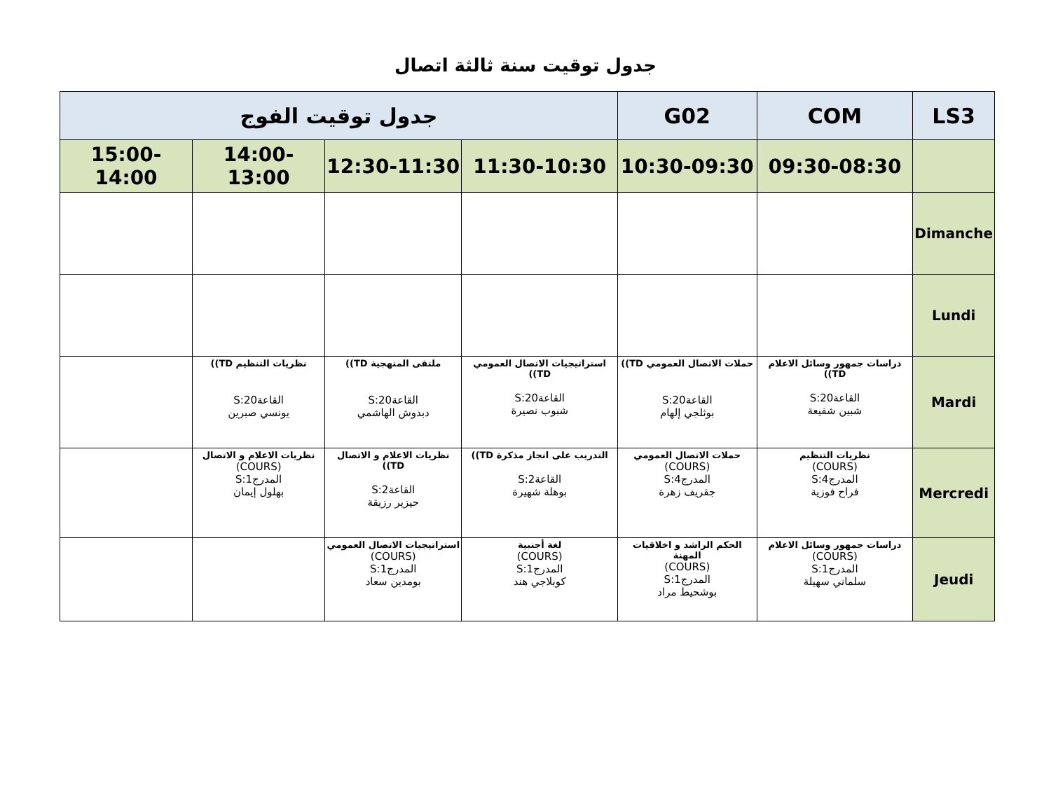جدول توقيت سنة ثالثة اتصال
| LS3 | COM | G02 | جدول توقيت الفوج | | | |
| --- | --- | --- | --- | --- | --- | --- |
| | 09:30-08:30 | 10:30-09:30 | 11:30-10:30 | 12:30-11:30 | 14:00-13:00 | 15:00-14:00 |
| Dimanche | | | | | | |
| Lundi | | | | | | |
| Mardi | دراسات جمهور وسائل الاعلام TD)) القاعة20:S شبين شفيعة | حملات الاتصال العمومي TD)) القاعة20:S بوثلجي إلهام | استراتيجيات الاتصال العمومي TD)) القاعة20:S شبوب نصيرة | ملتقى المنهجية TD)) القاعة20:S دبدوش الهاشمي | نظريات التنظيم TD)) القاعة20:S يونسي صبرين | |
| Mercredi | نظريات التنظيم (COURS) المدرج4:S فراح فوزية | حملات الاتصال العمومي (COURS) المدرج4:S جقريف زهرة | التدريب على انجاز مذكرة TD)) القاعة2:S بوهلة شهيرة | نظريات الاعلام و الاتصال TD)) القاعة2:S حيزير رزيقة | نظريات الاعلام و الاتصال (COURS) المدرج1:S بهلول إيمان | |
| Jeudi | دراسات جمهور وسائل الاعلام (COURS) المدرج1:S سلماني سهيلة | الحكم الراشد و اخلاقيات المهنة (COURS) المدرج1:S بوشحيط مراد | لغة أجنبية (COURS) المدرج1:S كوبلاجي هند | استراتيجيات الاتصال العمومي (COURS) المدرج1:S بومدين سعاد | | |